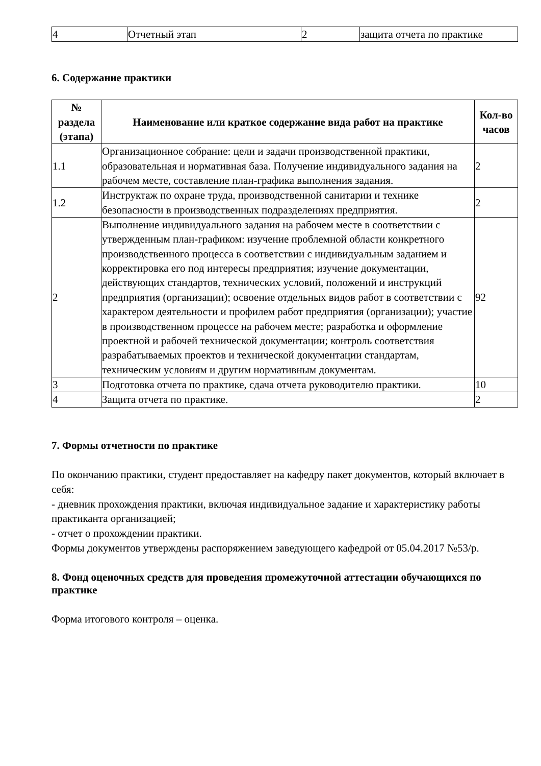| 4 | Отчетный этап | 2 | защита отчета по практике |
6. Содержание практики
| № раздела (этапа) | Наименование или краткое содержание вида работ на практике | Кол-во часов |
| --- | --- | --- |
| 1.1 | Организационное собрание: цели и задачи производственной практики, образовательная и нормативная база. Получение индивидуального задания на рабочем месте, составление план-графика выполнения задания. | 2 |
| 1.2 | Инструктаж по охране труда, производственной санитарии и технике безопасности в производственных подразделениях предприятия. | 2 |
| 2 | Выполнение индивидуального задания на рабочем месте в соответствии с утвержденным план-графиком: изучение проблемной области конкретного производственного процесса в соответствии с индивидуальным заданием и корректировка его под интересы предприятия; изучение документации, действующих стандартов, технических условий, положений и инструкций предприятия (организации); освоение отдельных видов работ в соответствии с характером деятельности и профилем работ предприятия (организации); участие в производственном процессе на рабочем месте; разработка и оформление проектной и рабочей технической документации; контроль соответствия разрабатываемых проектов и технической документации стандартам, техническим условиям и другим нормативным документам. | 92 |
| 3 | Подготовка отчета по практике, сдача отчета руководителю практики. | 10 |
| 4 | Защита отчета по практике. | 2 |
7. Формы отчетности по практике
По окончанию практики, студент предоставляет на кафедру пакет документов, который включает в себя:
- дневник прохождения практики, включая индивидуальное задание и характеристику работы практиканта организацией;
- отчет о прохождении практики.
Формы документов утверждены распоряжением заведующего кафедрой от 05.04.2017 №53/р.
8. Фонд оценочных средств для проведения промежуточной аттестации обучающихся по практике
Форма итогового контроля – оценка.